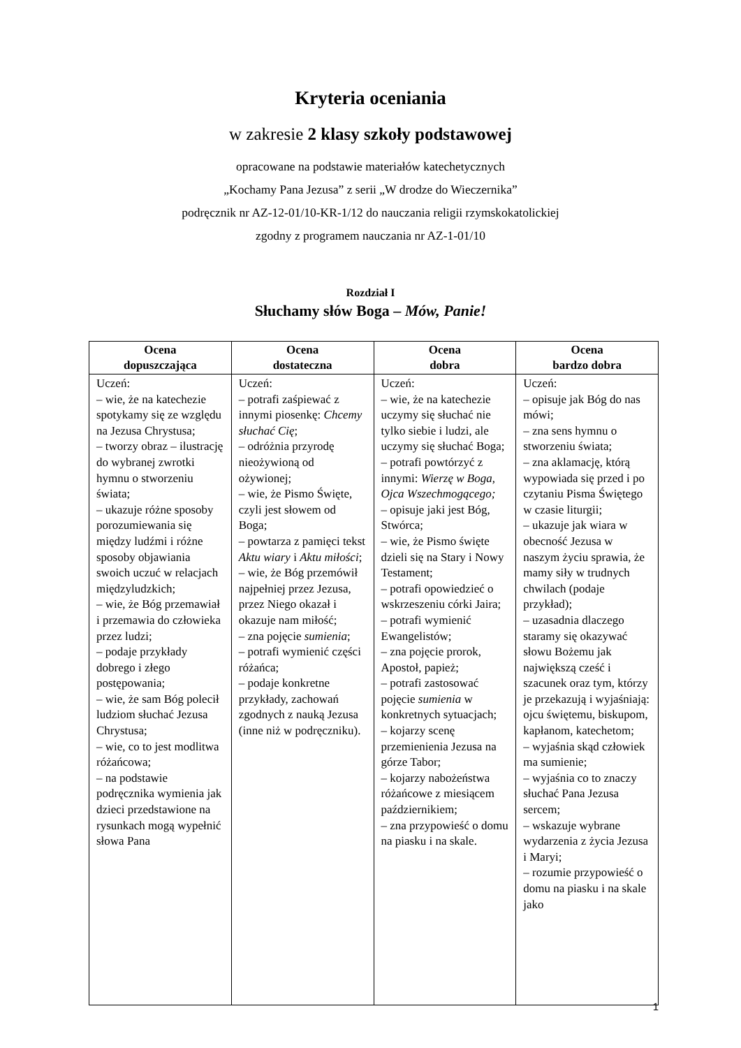Kryteria oceniania
w zakresie 2 klasy szkoły podstawowej
opracowane na podstawie materiałów katechetycznych
„Kochamy Pana Jezusa” z serii „W drodze do Wieczernika”
podręcznik nr AZ-12-01/10-KR-1/12 do nauczania religii rzymskokatolickiej
zgodny z programem nauczania nr AZ-1-01/10
Rozdział I
Słuchamy słów Boga – Mów, Panie!
| Ocena dopuszczająca | Ocena dostateczna | Ocena dobra | Ocena bardzo dobra |
| --- | --- | --- | --- |
| Uczeń: – wie, że na katechezie spotykamy się ze względu na Jezusa Chrystusa; – tworzy obraz – ilustrację do wybranej zwrotki hymnu o stworzeniu świata; – ukazuje różne sposoby porozumiewania się między ludźmi i różne sposoby objawiania swoich uczuć w relacjach międzyludzkich; – wie, że Bóg przemawiał i przemawia do człowieka przez ludzi; – podaje przykłady dobrego i złego postępowania; – wie, że sam Bóg polecił ludziom słuchać Jezusa Chrystusa; – wie, co to jest modlitwa różańcowa; – na podstawie podręcznika wymienia jak dzieci przedstawione na rysunkach mogą wypełnić słowa Pana | Uczeń: – potrafi zaśpiewać z innymi piosenkę: Chcemy słuchać Cię ; – odróżnia przyrodę nieożywioną od ożywionej; – wie, że Pismo Święte, czyli jest słowem od Boga; – powtarza z pamięci tekst Aktu wiary i Aktu miłości ; – wie, że Bóg przemówił najpełniej przez Jezusa, przez Niego okazał i okazuje nam miłość; – zna pojęcie sumienia ; – potrafi wymienić części różańca; – podaje konkretne przykłady, zachowań zgodnych z nauką Jezusa (inne niż w podręczniku). | Uczeń: – wie, że na katechezie uczymy się słuchać nie tylko siebie i ludzi, ale uczymy się słuchać Boga; – potrafi powtórzyć z innymi: Wierzę w Boga, Ojca Wszechmogącego; – opisuje jaki jest Bóg, Stwórca; – wie, że Pismo święte dzieli się na Stary i Nowy Testament; – potrafi opowiedzieć o wskrzeszeniu córki Jaira; – potrafi wymienić Ewangelistów; – zna pojęcie prorok, Apostoł, papież; – potrafi zastosować pojęcie sumienia w konkretnych sytuacjach; – kojarzy scenę przemienienia Jezusa na górze Tabor; – kojarzy nabożeństwa różańcowe z miesiącem październikiem; – zna przypowieść o domu na piasku i na skale. | Uczeń: – opisuje jak Bóg do nas mówi; – zna sens hymnu o stworzeniu świata; – zna aklamację, którą wypowiada się przed i po czytaniu Pisma Świętego w czasie liturgii; – ukazuje jak wiara w obecność Jezusa w naszym życiu sprawia, że mamy siły w trudnych chwilach (podaje przykład); – uzasadnia dlaczego staramy się okazywać słowu Bożemu jak największą cześć i szacunek oraz tym, którzy je przekazują i wyjaśniają: ojcu świętemu, biskupom, kapłanom, katechetom; – wyjaśnia skąd człowiek ma sumienie; – wyjaśnia co to znaczy słuchać Pana Jezusa sercem; – wskazuje wybrane wydarzenia z życia Jezusa i Maryi; – rozumie przypowieść o domu na piasku i na skale jako |
1